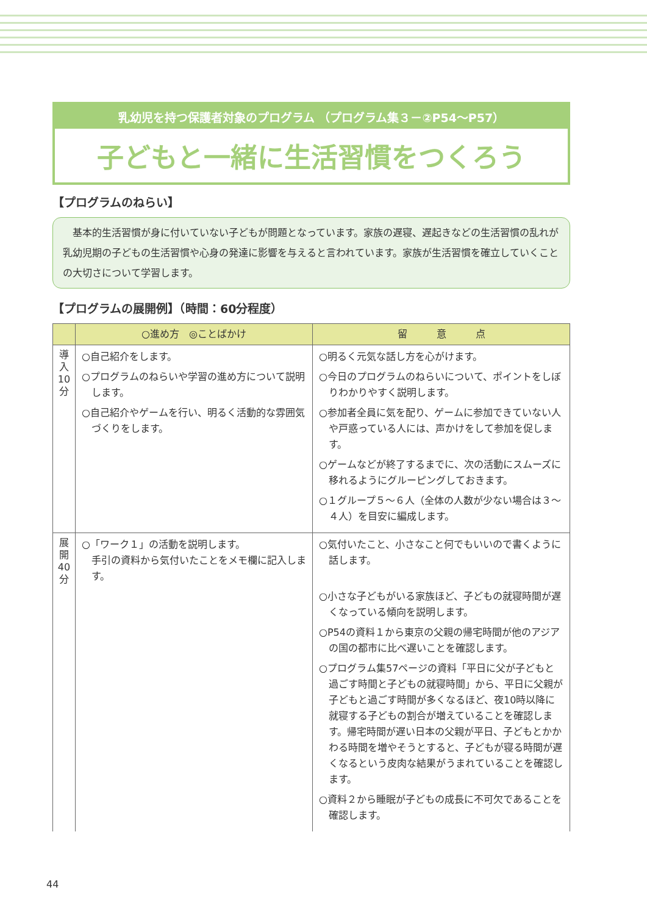乳幼児を持つ保護者対象のプログラム （プログラム集３－②P54～P57）
子どもと一緒に生活習慣をつくろう
【プログラムのねらい】
　基本的生活習慣が身に付いていない子どもが問題となっています。家族の遅寝、遅起きなどの生活習慣の乱れが乳幼児期の子どもの生活習慣や心身の発達に影響を与えると言われています。家族が生活習慣を確立していくことの大切さについて学習します。
【プログラムの展開例】（時間：60分程度）
| | ○進め方 ◎ことばかけ | 留 意 点 |
| --- | --- | --- |
| 導 入 10 分 | ○自己紹介をします。 ○プログラムのねらいや学習の進め方について説明します。 ○自己紹介やゲームを行い、明るく活動的な雰囲気づくりをします。 | ○明るく元気な話し方を心がけます。 ○今日のプログラムのねらいについて、ポイントをしぼりわかりやすく説明します。 ○参加者全員に気を配り、ゲームに参加できていない人や戸惑っている人には、声かけをして参加を促します。 ○ゲームなどが終了するまでに、次の活動にスムーズに移れるようにグルーピングしておきます。 ○１グループ５～６人（全体の人数が少ない場合は３～４人）を目安に編成します。 |
| 展 開 40 分 | ○「ワーク１」の活動を説明します。 手引の資料から気付いたことをメモ欄に記入します。 | ○気付いたこと、小さなこと何でもいいので書くように話します。 ○小さな子どもがいる家族ほど、子どもの就寝時間が遅くなっている傾向を説明します。 ○P54の資料１から東京の父親の帰宅時間が他のアジアの国の都市に比べ遅いことを確認します。 ○プログラム集57ページの資料「平日に父が子どもと過ごす時間と子どもの就寝時間」から、平日に父親が子どもと過ごす時間が多くなるほど、夜10時以降に就寝する子どもの割合が増えていることを確認します。帰宅時間が遅い日本の父親が平日、子どもとかかわる時間を増やそうとすると、子どもが寝る時間が遅くなるという皮肉な結果がうまれていることを確認します。 ○資料２から睡眠が子どもの成長に不可欠であることを確認します。 |
44